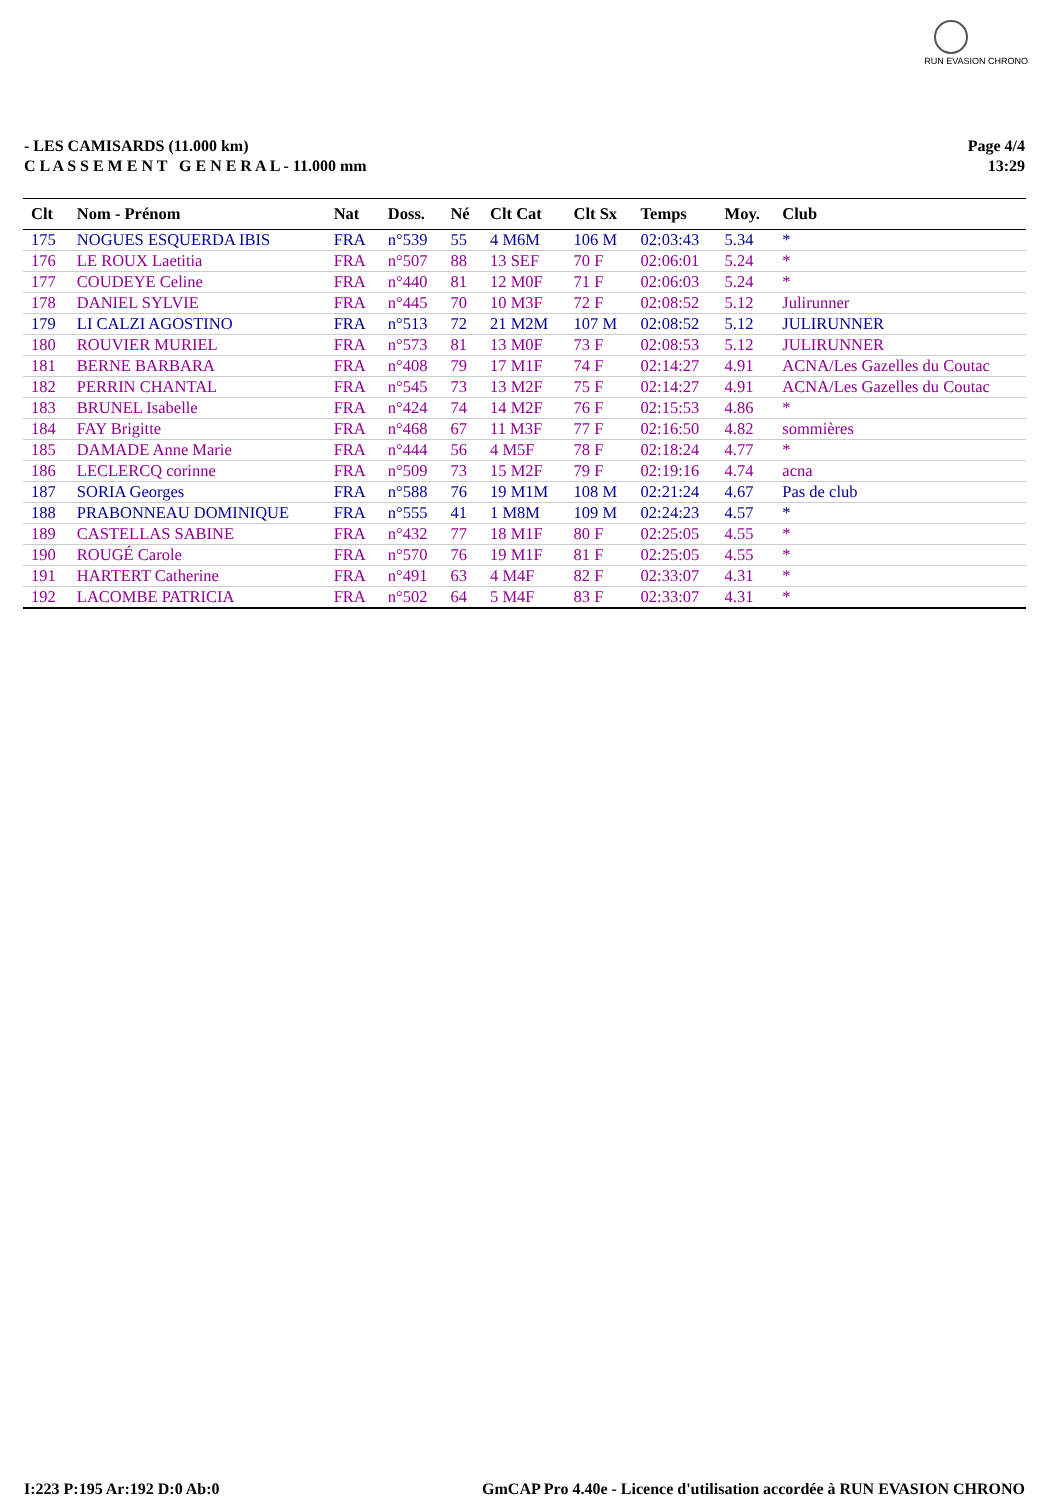RUN EVASION CHRONO
- LES CAMISARDS (11.000 km)
C L A S S E M E N T G E N E R A L - 11.000 mm
Page 4/4
13:29
| Clt | Nom - Prénom | Nat | Doss. | Né | Clt Cat | Clt Sx | Temps | Moy. | Club |
| --- | --- | --- | --- | --- | --- | --- | --- | --- | --- |
| 175 | NOGUES ESQUERDA IBIS | FRA | n°539 | 55 | 4 M6M | 106 M | 02:03:43 | 5.34 | * |
| 176 | LE ROUX Laetitia | FRA | n°507 | 88 | 13 SEF | 70 F | 02:06:01 | 5.24 | * |
| 177 | COUDEYE Celine | FRA | n°440 | 81 | 12 M0F | 71 F | 02:06:03 | 5.24 | * |
| 178 | DANIEL SYLVIE | FRA | n°445 | 70 | 10 M3F | 72 F | 02:08:52 | 5.12 | Julirunner |
| 179 | LI CALZI AGOSTINO | FRA | n°513 | 72 | 21 M2M | 107 M | 02:08:52 | 5.12 | JULIRUNNER |
| 180 | ROUVIER MURIEL | FRA | n°573 | 81 | 13 M0F | 73 F | 02:08:53 | 5.12 | JULIRUNNER |
| 181 | BERNE BARBARA | FRA | n°408 | 79 | 17 M1F | 74 F | 02:14:27 | 4.91 | ACNA/Les Gazelles du Coutac |
| 182 | PERRIN CHANTAL | FRA | n°545 | 73 | 13 M2F | 75 F | 02:14:27 | 4.91 | ACNA/Les Gazelles du Coutac |
| 183 | BRUNEL Isabelle | FRA | n°424 | 74 | 14 M2F | 76 F | 02:15:53 | 4.86 | * |
| 184 | FAY Brigitte | FRA | n°468 | 67 | 11 M3F | 77 F | 02:16:50 | 4.82 | sommières |
| 185 | DAMADE Anne Marie | FRA | n°444 | 56 | 4 M5F | 78 F | 02:18:24 | 4.77 | * |
| 186 | LECLERCQ corinne | FRA | n°509 | 73 | 15 M2F | 79 F | 02:19:16 | 4.74 | acna |
| 187 | SORIA Georges | FRA | n°588 | 76 | 19 M1M | 108 M | 02:21:24 | 4.67 | Pas de club |
| 188 | PRABONNEAU DOMINIQUE | FRA | n°555 | 41 | 1 M8M | 109 M | 02:24:23 | 4.57 | * |
| 189 | CASTELLAS SABINE | FRA | n°432 | 77 | 18 M1F | 80 F | 02:25:05 | 4.55 | * |
| 190 | ROUGÉ Carole | FRA | n°570 | 76 | 19 M1F | 81 F | 02:25:05 | 4.55 | * |
| 191 | HARTERT Catherine | FRA | n°491 | 63 | 4 M4F | 82 F | 02:33:07 | 4.31 | * |
| 192 | LACOMBE PATRICIA | FRA | n°502 | 64 | 5 M4F | 83 F | 02:33:07 | 4.31 | * |
I:223 P:195 Ar:192 D:0 Ab:0 GmCAP Pro 4.40e - Licence d'utilisation accordée à RUN EVASION CHRONO